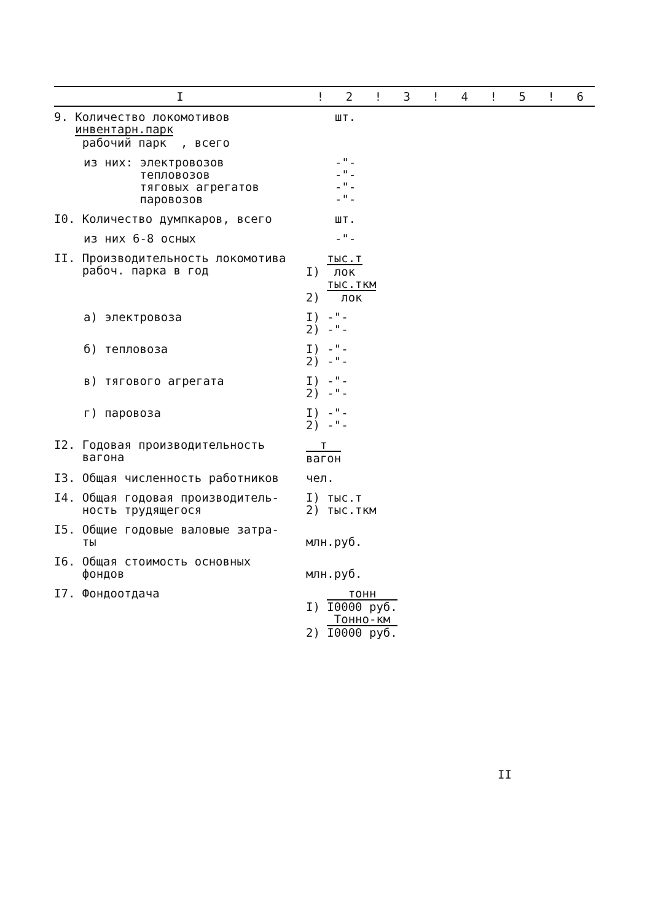| I | ! | 2 | ! | 3 | ! | 4 | ! | 5 | ! | 6 |
| --- | --- | --- | --- | --- | --- | --- | --- | --- | --- | --- |
| 9. Количество локомотивов инвентарн.парк рабочий парк , всего | | шт. | | | | | | | | |
| из них: электровозов тепловозов тяговых агрегатов паровозов | | -"- -"- -"- -"- | | | | | | | | |
| I0. Количество думпкаров, всего | | шт. | | | | | | | | |
| из них 6-8 осных | | -"- | | | | | | | | |
| II. Производительность локомотива рабоч. парка в год | I) тыс.т лок 2) тыс.ткм лок | | | | | | | | | |
| а) электровоза | I) -"- 2) -"- | | | | | | | | | |
| б) тепловоза | I) -"- 2) -"- | | | | | | | | | |
| в) тягового агрегата | I) -"- 2) -"- | | | | | | | | | |
| г) паровоза | I) -"- 2) -"- | | | | | | | | | |
| I2. Годовая производительность вагона | т вагон | | | | | | | | | |
| I3. Общая численность работников | чел. | | | | | | | | | |
| I4. Общая годовая производитель- ность трудящегося | I) тыс.т 2) тыс.ткм | | | | | | | | | |
| I5. Общие годовые валовые затра- ты | млн.руб. | | | | | | | | | |
| I6. Общая стоимость основных фондов | млн.руб. | | | | | | | | | |
| I7. Фондоотдача | I) тонн I0000 руб. 2) Тонно-км I0000 руб. | | | | | | | | | |
II